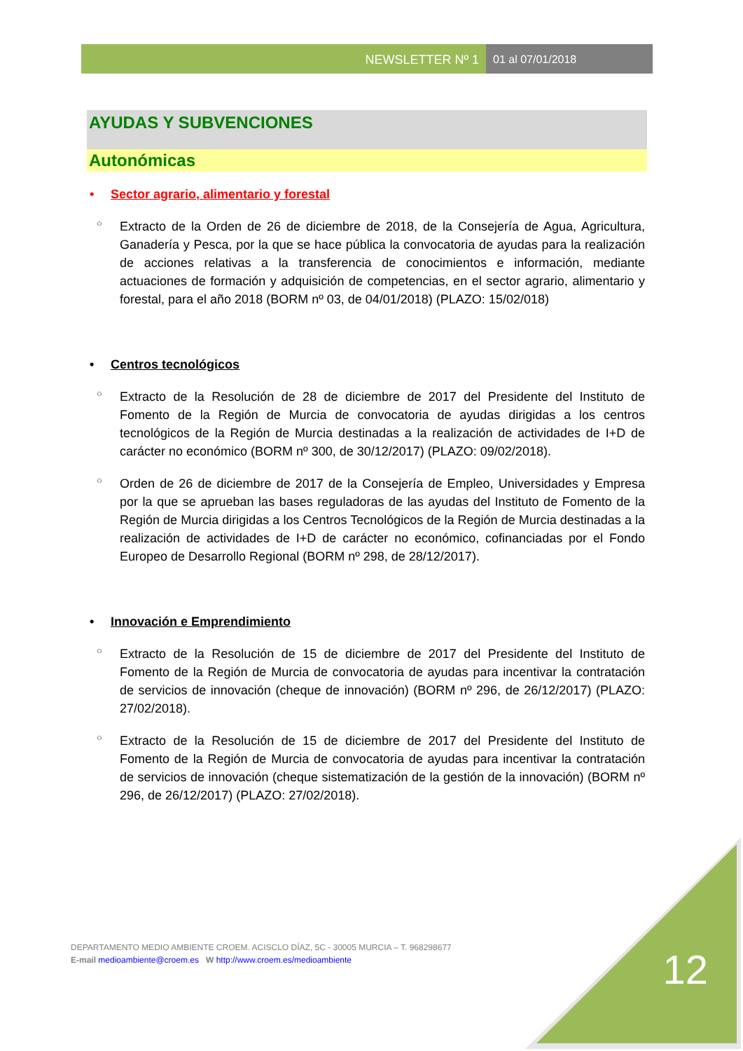NEWSLETTER Nº 1 01 al 07/01/2018
AYUDAS Y SUBVENCIONES
Autonómicas
• Sector agrario, alimentario y forestal
○ Extracto de la Orden de 26 de diciembre de 2018, de la Consejería de Agua, Agricultura, Ganadería y Pesca, por la que se hace pública la convocatoria de ayudas para la realización de acciones relativas a la transferencia de conocimientos e información, mediante actuaciones de formación y adquisición de competencias, en el sector agrario, alimentario y forestal, para el año 2018 (BORM nº 03, de 04/01/2018) (PLAZO: 15/02/018)
• Centros tecnológicos
○ Extracto de la Resolución de 28 de diciembre de 2017 del Presidente del Instituto de Fomento de la Región de Murcia de convocatoria de ayudas dirigidas a los centros tecnológicos de la Región de Murcia destinadas a la realización de actividades de I+D de carácter no económico (BORM nº 300, de 30/12/2017) (PLAZO: 09/02/2018).
○ Orden de 26 de diciembre de 2017 de la Consejería de Empleo, Universidades y Empresa por la que se aprueban las bases reguladoras de las ayudas del Instituto de Fomento de la Región de Murcia dirigidas a los Centros Tecnológicos de la Región de Murcia destinadas a la realización de actividades de I+D de carácter no económico, cofinanciadas por el Fondo Europeo de Desarrollo Regional (BORM nº 298, de 28/12/2017).
• Innovación e Emprendimiento
○ Extracto de la Resolución de 15 de diciembre de 2017 del Presidente del Instituto de Fomento de la Región de Murcia de convocatoria de ayudas para incentivar la contratación de servicios de innovación (cheque de innovación) (BORM nº 296, de 26/12/2017) (PLAZO: 27/02/2018).
○ Extracto de la Resolución de 15 de diciembre de 2017 del Presidente del Instituto de Fomento de la Región de Murcia de convocatoria de ayudas para incentivar la contratación de servicios de innovación (cheque sistematización de la gestión de la innovación) (BORM nº 296, de 26/12/2017) (PLAZO: 27/02/2018).
DEPARTAMENTO MEDIO AMBIENTE CROEM. ACISCLO DÍAZ, 5C - 30005 MURCIA – T. 968298677
E-mail medioambiente@croem.es W http://www.croem.es/medioambiente
12